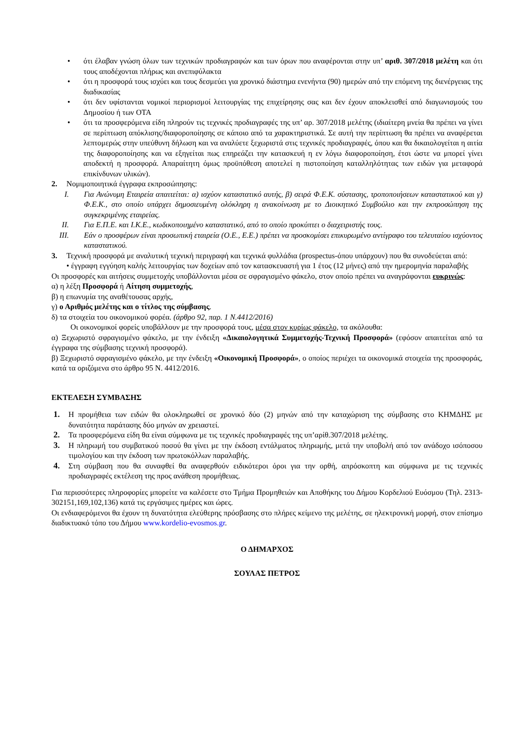• ότι έλαβαν γνώση όλων των τεχνικών προδιαγραφών και των όρων που αναφέρονται στην υπ’ αριθ. 307/2018 μελέτη και ότι τους αποδέχονται πλήρως και ανεπιφύλακτα
• ότι η προσφορά τους ισχύει και τους δεσμεύει για χρονικό διάστημα ενενήντα (90) ημερών από την επόμενη της διενέργειας της διαδικασίας
• ότι δεν υφίστανται νομικοί περιορισμοί λειτουργίας της επιχείρησης σας και δεν έχουν αποκλεισθεί από διαγωνισμούς του Δημοσίου ή των ΟΤΑ
• ότι τα προσφερόμενα είδη πληρούν τις τεχνικές προδιαγραφές της υπ’ αρ. 307/2018 μελέτης (ιδιαίτερη μνεία θα πρέπει να γίνει σε περίπτωση απόκλισης/διαφοροποίησης σε κάποιο από τα χαρακτηριστικά. Σε αυτή την περίπτωση θα πρέπει να αναφέρεται λεπτομερώς στην υπεύθυνη δήλωση και να αναλύετε ξεχωριστά στις τεχνικές προδιαγραφές, όπου και θα δικαιολογείται η αιτία της διαφοροποίησης και να εξηγείται πως επηρεάζει την κατασκευή η εν λόγω διαφοροποίηση, έτσι ώστε να μπορεί γίνει αποδεκτή η προσφορά. Απαραίτητη όμως προϋπόθεση αποτελεί η πιστοποίηση καταλληλότητας των ειδών για μεταφορά επικίνδυνων υλικών).
2. Νομιμοποιητικά έγγραφα εκπροσώπησης:
I. Για Ανώνυμη Εταιρεία απαιτείται: α) ισχύον καταστατικό αυτής, β) σειρά Φ.Ε.Κ. σύστασης, τροποποιήσεων καταστατικού και γ) Φ.Ε.Κ., στο οποίο υπάρχει δημοσιευμένη ολόκληρη η ανακοίνωση με το Διοικητικό Συμβούλιο και την εκπροσώπηση της συγκεκριμένης εταιρείας.
II. Για Ε.Π.Ε. και Ι.Κ.Ε., κωδικοποιημένο καταστατικό, από το οποίο προκύπτει ο διαχειριστής τους.
III. Εάν ο προσφέρων είναι προσωπική εταιρεία (Ο.Ε., Ε.Ε.) πρέπει να προσκομίσει επικυρωμένο αντίγραφο του τελευταίου ισχύοντος καταστατικού.
3. Τεχνική προσφορά με αναλυτική τεχνική περιγραφή και τεχνικά φυλλάδια (prospectus-όπου υπάρχουν) που θα συνοδεύεται από:
• έγγραφη εγγύηση καλής λειτουργίας των δοχείων από τον κατασκευαστή για 1 έτος (12 μήνες) από την ημερομηνία παραλαβής
Οι προσφορές και αιτήσεις συμμετοχής υποβάλλονται μέσα σε σφραγισμένο φάκελο, στον οποίο πρέπει να αναγράφονται ευκρινώς:
α) η λέξη Προσφορά ή Αίτηση συμμετοχής,
β) η επωνυμία της αναθέτουσας αρχής,
γ) ο Αριθμός μελέτης και ο τίτλος της σύμβασης.
δ) τα στοιχεία του οικονομικού φορέα. (άρθρο 92, παρ. 1 Ν.4412/2016)
Οι οικονομικοί φορείς υποβάλλουν με την προσφορά τους, μέσα στον κυρίως φάκελο, τα ακόλουθα:
α) Ξεχωριστό σφραγισμένο φάκελο, με την ένδειξη «Δικαιολογητικά Συμμετοχής-Τεχνική Προσφορά» (εφόσον απαιτείται από τα έγγραφα της σύμβασης τεχνική προσφορά).
β) Ξεχωριστό σφραγισμένο φάκελο, με την ένδειξη «Οικονομική Προσφορά», ο οποίος περιέχει τα οικονομικά στοιχεία της προσφοράς, κατά τα οριζόμενα στο άρθρο 95 Ν. 4412/2016.
ΕΚΤΕΛΕΣΗ ΣΥΜΒΑΣΗΣ
1. Η προμήθεια των ειδών θα ολοκληρωθεί σε χρονικό δύο (2) μηνών από την καταχώριση της σύμβασης στο ΚΗΜΔΗΣ με δυνατότητα παράτασης δύο μηνών αν χρειαστεί.
2. Τα προσφερόμενα είδη θα είναι σύμφωνα με τις τεχνικές προδιαγραφές της υπ’αρίθ.307/2018 μελέτης.
3. Η πληρωμή του συμβατικού ποσού θα γίνει με την έκδοση εντάλματος πληρωμής, μετά την υποβολή από τον ανάδοχο ισόποσου τιμολογίου και την έκδοση των πρωτοκόλλων παραλαβής.
4. Στη σύμβαση που θα συναφθεί θα αναφερθούν ειδικότεροι όροι για την ορθή, απρόσκοπτη και σύμφωνα με τις τεχνικές προδιαγραφές εκτέλεση της προς ανάθεση προμήθειας.
Για περισσότερες πληροφορίες μπορείτε να καλέσετε στο Τμήμα Προμηθειών και Αποθήκης του Δήμου Κορδελιού Ευόσμου (Τηλ. 2313-302151,169,102,136) κατά τις εργάσιμες ημέρες και ώρες.
Οι ενδιαφερόμενοι θα έχουν τη δυνατότητα ελεύθερης πρόσβασης στο πλήρες κείμενο της μελέτης, σε ηλεκτρονική μορφή, στον επίσημο διαδικτυακό τόπο του Δήμου www.kordelio-evosmos.gr.
Ο ΔΗΜΑΡΧΟΣ
ΣΟΥΛΑΣ ΠΕΤΡΟΣ